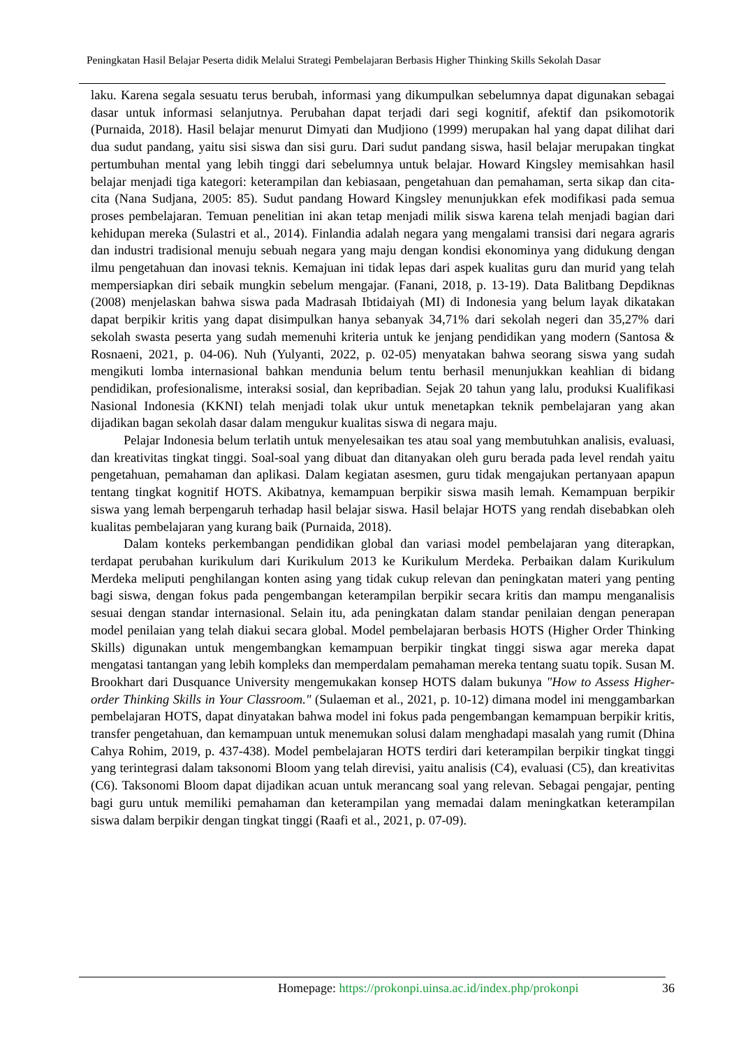Peningkatan Hasil Belajar Peserta didik Melalui Strategi Pembelajaran Berbasis Higher Thinking Skills Sekolah Dasar
laku. Karena segala sesuatu terus berubah, informasi yang dikumpulkan sebelumnya dapat digunakan sebagai dasar untuk informasi selanjutnya. Perubahan dapat terjadi dari segi kognitif, afektif dan psikomotorik (Purnaida, 2018). Hasil belajar menurut Dimyati dan Mudjiono (1999) merupakan hal yang dapat dilihat dari dua sudut pandang, yaitu sisi siswa dan sisi guru. Dari sudut pandang siswa, hasil belajar merupakan tingkat pertumbuhan mental yang lebih tinggi dari sebelumnya untuk belajar. Howard Kingsley memisahkan hasil belajar menjadi tiga kategori: keterampilan dan kebiasaan, pengetahuan dan pemahaman, serta sikap dan cita-cita (Nana Sudjana, 2005: 85). Sudut pandang Howard Kingsley menunjukkan efek modifikasi pada semua proses pembelajaran. Temuan penelitian ini akan tetap menjadi milik siswa karena telah menjadi bagian dari kehidupan mereka (Sulastri et al., 2014). Finlandia adalah negara yang mengalami transisi dari negara agraris dan industri tradisional menuju sebuah negara yang maju dengan kondisi ekonominya yang didukung dengan ilmu pengetahuan dan inovasi teknis. Kemajuan ini tidak lepas dari aspek kualitas guru dan murid yang telah mempersiapkan diri sebaik mungkin sebelum mengajar. (Fanani, 2018, p. 13-19). Data Balitbang Depdiknas (2008) menjelaskan bahwa siswa pada Madrasah Ibtidaiyah (MI) di Indonesia yang belum layak dikatakan dapat berpikir kritis yang dapat disimpulkan hanya sebanyak 34,71% dari sekolah negeri dan 35,27% dari sekolah swasta peserta yang sudah memenuhi kriteria untuk ke jenjang pendidikan yang modern (Santosa & Rosnaeni, 2021, p. 04-06). Nuh (Yulyanti, 2022, p. 02-05) menyatakan bahwa seorang siswa yang sudah mengikuti lomba internasional bahkan mendunia belum tentu berhasil menunjukkan keahlian di bidang pendidikan, profesionalisme, interaksi sosial, dan kepribadian. Sejak 20 tahun yang lalu, produksi Kualifikasi Nasional Indonesia (KKNI) telah menjadi tolak ukur untuk menetapkan teknik pembelajaran yang akan dijadikan bagan sekolah dasar dalam mengukur kualitas siswa di negara maju.
Pelajar Indonesia belum terlatih untuk menyelesaikan tes atau soal yang membutuhkan analisis, evaluasi, dan kreativitas tingkat tinggi. Soal-soal yang dibuat dan ditanyakan oleh guru berada pada level rendah yaitu pengetahuan, pemahaman dan aplikasi. Dalam kegiatan asesmen, guru tidak mengajukan pertanyaan apapun tentang tingkat kognitif HOTS. Akibatnya, kemampuan berpikir siswa masih lemah. Kemampuan berpikir siswa yang lemah berpengaruh terhadap hasil belajar siswa. Hasil belajar HOTS yang rendah disebabkan oleh kualitas pembelajaran yang kurang baik (Purnaida, 2018).
Dalam konteks perkembangan pendidikan global dan variasi model pembelajaran yang diterapkan, terdapat perubahan kurikulum dari Kurikulum 2013 ke Kurikulum Merdeka. Perbaikan dalam Kurikulum Merdeka meliputi penghilangan konten asing yang tidak cukup relevan dan peningkatan materi yang penting bagi siswa, dengan fokus pada pengembangan keterampilan berpikir secara kritis dan mampu menganalisis sesuai dengan standar internasional. Selain itu, ada peningkatan dalam standar penilaian dengan penerapan model penilaian yang telah diakui secara global. Model pembelajaran berbasis HOTS (Higher Order Thinking Skills) digunakan untuk mengembangkan kemampuan berpikir tingkat tinggi siswa agar mereka dapat mengatasi tantangan yang lebih kompleks dan memperdalam pemahaman mereka tentang suatu topik. Susan M. Brookhart dari Dusquance University mengemukakan konsep HOTS dalam bukunya "How to Assess Higher-order Thinking Skills in Your Classroom." (Sulaeman et al., 2021, p. 10-12) dimana model ini menggambarkan pembelajaran HOTS, dapat dinyatakan bahwa model ini fokus pada pengembangan kemampuan berpikir kritis, transfer pengetahuan, dan kemampuan untuk menemukan solusi dalam menghadapi masalah yang rumit (Dhina Cahya Rohim, 2019, p. 437-438). Model pembelajaran HOTS terdiri dari keterampilan berpikir tingkat tinggi yang terintegrasi dalam taksonomi Bloom yang telah direvisi, yaitu analisis (C4), evaluasi (C5), dan kreativitas (C6). Taksonomi Bloom dapat dijadikan acuan untuk merancang soal yang relevan. Sebagai pengajar, penting bagi guru untuk memiliki pemahaman dan keterampilan yang memadai dalam meningkatkan keterampilan siswa dalam berpikir dengan tingkat tinggi (Raafi et al., 2021, p. 07-09).
Homepage: https://prokonpi.uinsa.ac.id/index.php/prokonpi 36